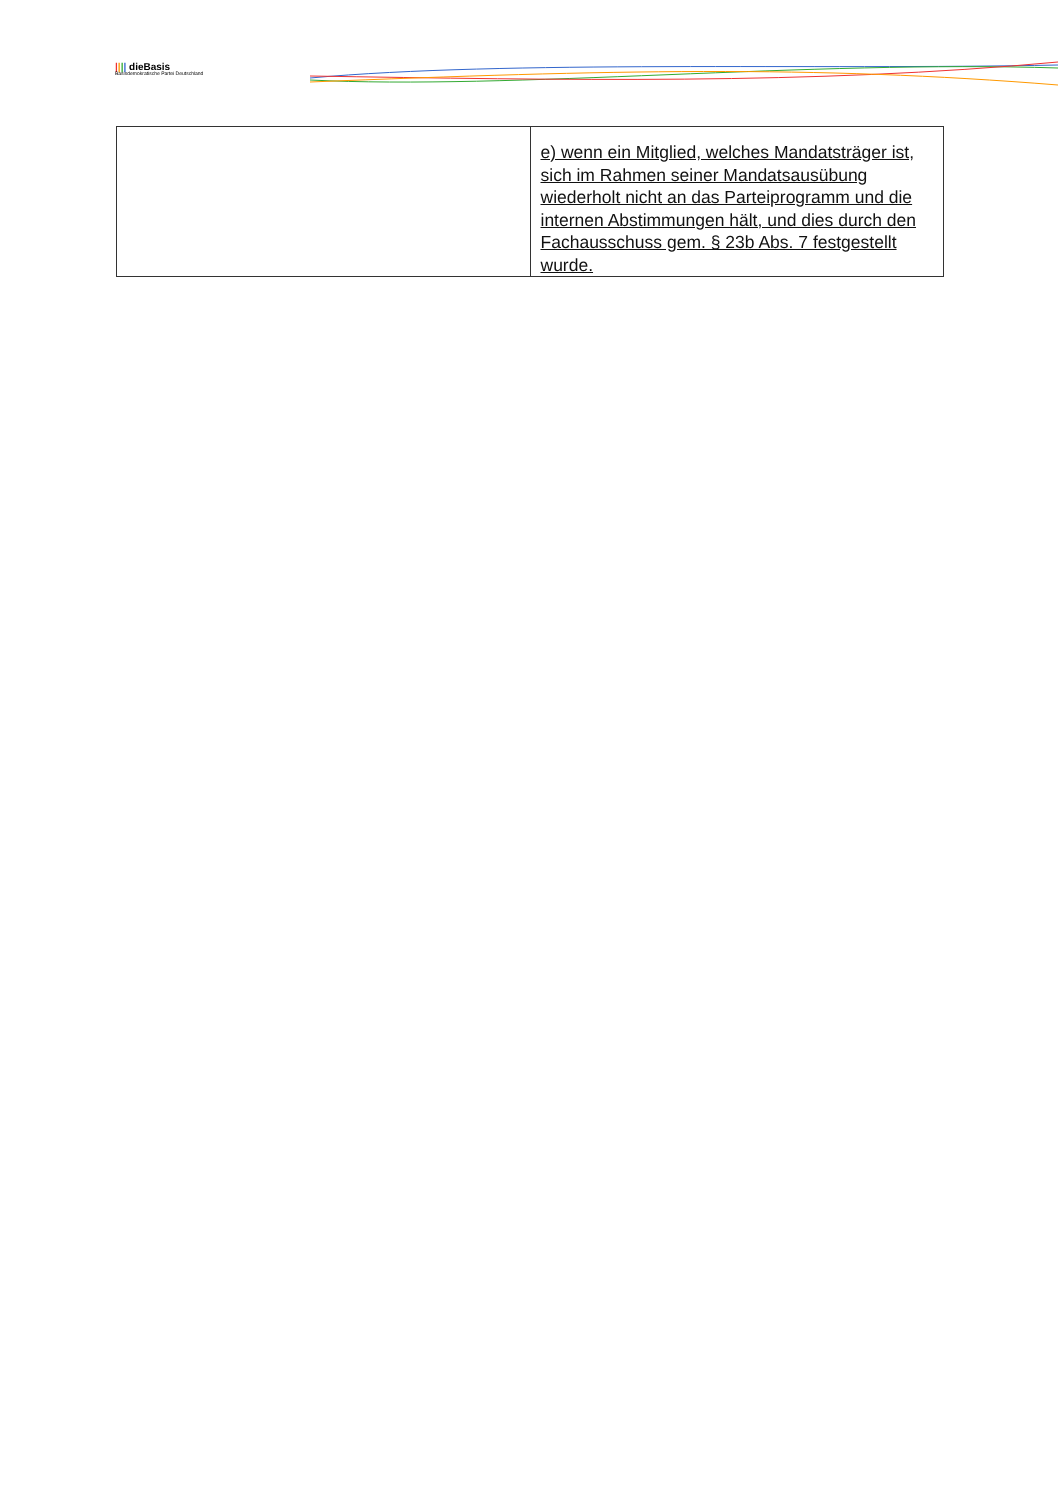|||| dieBasis
Basisdemokratische Partei Deutschland
| | e) wenn ein Mitglied, welches Mandatsträger ist, sich im Rahmen seiner Mandatsaus­übung wiederholt nicht an das Parteipro­gramm und die internen Abstimmungen hält, und dies durch den Fachausschuss gem. § 23b Abs. 7 festgestellt wurde. |